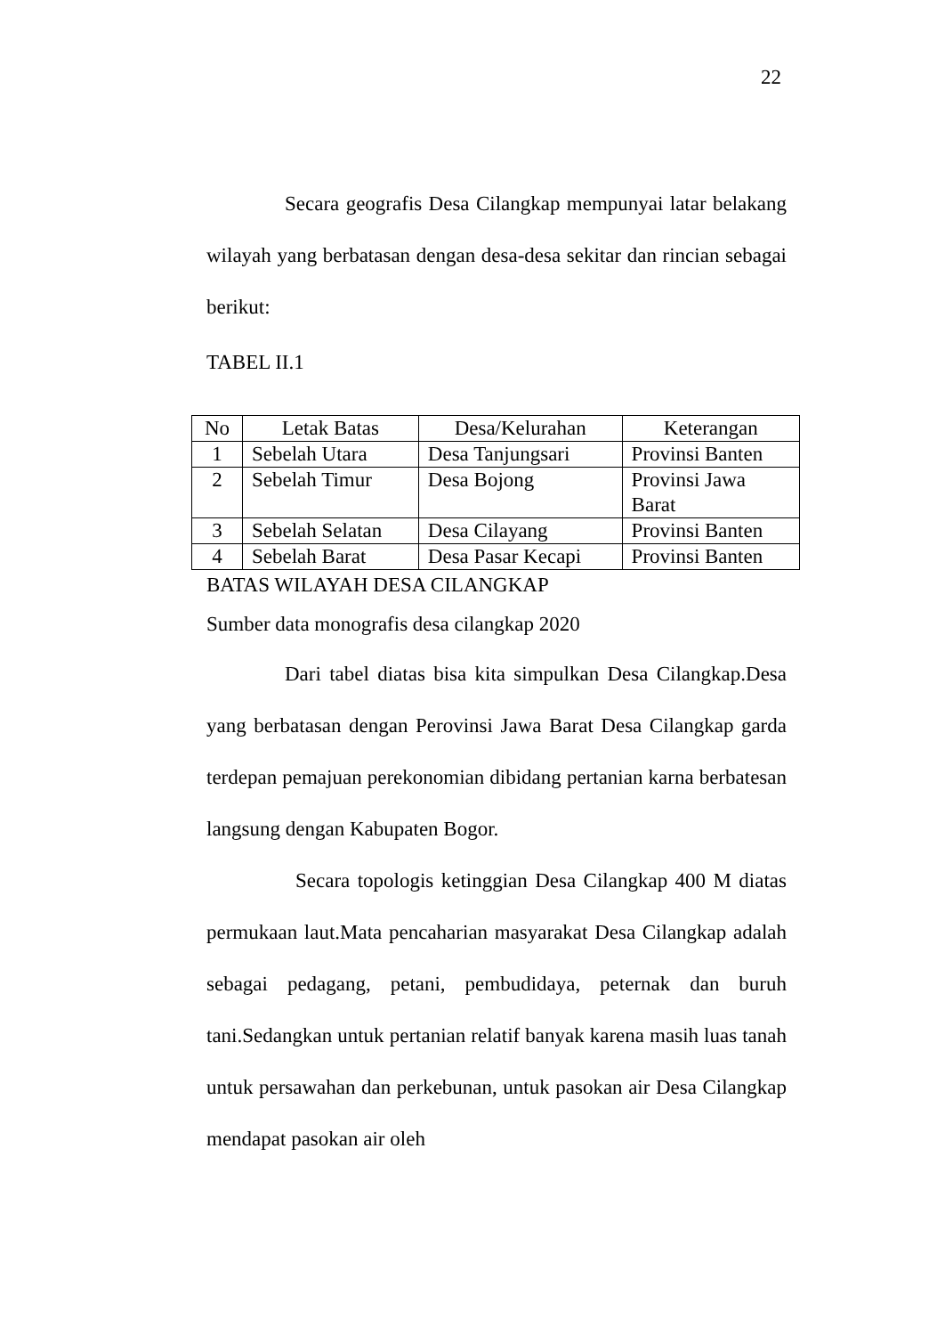22
Secara geografis Desa Cilangkap mempunyai latar belakang wilayah yang berbatasan dengan desa-desa sekitar dan rincian sebagai berikut:
TABEL II.1
| No | Letak Batas | Desa/Kelurahan | Keterangan |
| 1 | Sebelah Utara | Desa Tanjungsari | Provinsi Banten |
| 2 | Sebelah Timur | Desa Bojong | Provinsi Jawa Barat |
| 3 | Sebelah Selatan | Desa Cilayang | Provinsi Banten |
| 4 | Sebelah Barat | Desa Pasar Kecapi | Provinsi Banten |
BATAS WILAYAH DESA CILANGKAP
Sumber data monografis desa cilangkap 2020
Dari tabel diatas bisa kita simpulkan Desa Cilangkap.Desa yang berbatasan dengan Perovinsi Jawa Barat Desa Cilangkap garda terdepan pemajuan perekonomian dibidang pertanian karna berbatesan langsung dengan Kabupaten Bogor.
Secara topologis ketinggian Desa Cilangkap 400 M diatas permukaan laut.Mata pencaharian masyarakat Desa Cilangkap adalah sebagai pedagang, petani, pembudidaya, peternak dan buruh tani.Sedangkan untuk pertanian relatif banyak karena masih luas tanah untuk persawahan dan perkebunan, untuk pasokan air Desa Cilangkap mendapat pasokan air oleh